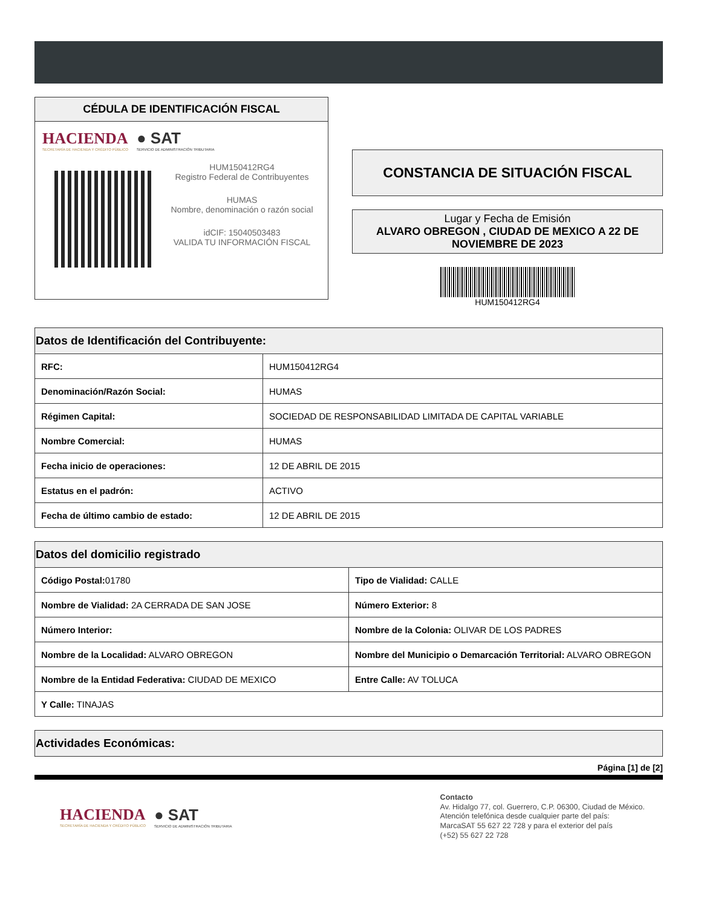CÉDULA DE IDENTIFICACIÓN FISCAL
HACIENDA
SECRETARÍA DE HACIENDA Y CRÉDITO PÚBLICO
● SAT
SERVICIO DE ADMINISTRACIÓN TRIBUTARIA
HUM150412RG4
Registro Federal de Contribuyentes
HUMAS
Nombre, denominación o razón social
idCIF: 15040503483
VALIDA TU INFORMACIÓN FISCAL
CONSTANCIA DE SITUACIÓN FISCAL
Lugar y Fecha de Emisión
ALVARO OBREGON , CIUDAD DE MEXICO A 22 DE NOVIEMBRE DE 2023
HUM150412RG4
| Datos de Identificación del Contribuyente: | |
| --- | --- |
| RFC: | HUM150412RG4 |
| Denominación/Razón Social: | HUMAS |
| Régimen Capital: | SOCIEDAD DE RESPONSABILIDAD LIMITADA DE CAPITAL VARIABLE |
| Nombre Comercial: | HUMAS |
| Fecha inicio de operaciones: | 12 DE ABRIL DE 2015 |
| Estatus en el padrón: | ACTIVO |
| Fecha de último cambio de estado: | 12 DE ABRIL DE 2015 |
| Datos del domicilio registrado | |
| --- | --- |
| Código Postal: 01780 | Tipo de Vialidad: CALLE |
| Nombre de Vialidad: 2A CERRADA DE SAN JOSE | Número Exterior: 8 |
| Número Interior: | Nombre de la Colonia: OLIVAR DE LOS PADRES |
| Nombre de la Localidad: ALVARO OBREGON | Nombre del Municipio o Demarcación Territorial: ALVARO OBREGON |
| Nombre de la Entidad Federativa: CIUDAD DE MEXICO | Entre Calle: AV TOLUCA |
| Y Calle: TINAJAS | |
| Actividades Económicas: |
| --- |
Página [1] de [2]
HACIENDA
SECRETARÍA DE HACIENDA Y CRÉDITO PÚBLICO
● SAT
SERVICIO DE ADMINISTRACIÓN TRIBUTARIA
Contacto
Av. Hidalgo 77, col. Guerrero, C.P. 06300, Ciudad de México.
Atención telefónica desde cualquier parte del país:
MarcaSAT 55 627 22 728 y para el exterior del país
(+52) 55 627 22 728